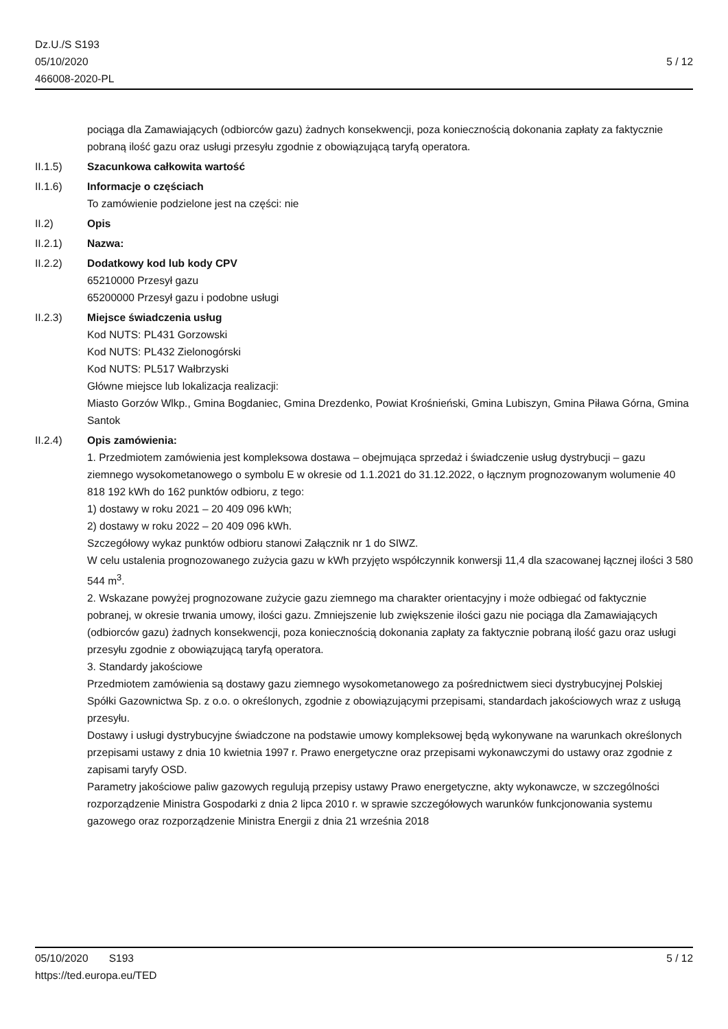Dz.U./S S193
05/10/2020
466008-2020-PL
5 / 12
pociąga dla Zamawiających (odbiorców gazu) żadnych konsekwencji, poza koniecznością dokonania zapłaty za faktycznie pobraną ilość gazu oraz usługi przesyłu zgodnie z obowiązującą taryfą operatora.
II.1.5) Szacunkowa całkowita wartość
II.1.6) Informacje o częściach
To zamówienie podzielone jest na części: nie
II.2) Opis
II.2.1) Nazwa:
II.2.2) Dodatkowy kod lub kody CPV
65210000 Przesył gazu
65200000 Przesył gazu i podobne usługi
II.2.3) Miejsce świadczenia usług
Kod NUTS: PL431 Gorzowski
Kod NUTS: PL432 Zielonogórski
Kod NUTS: PL517 Wałbrzyski
Główne miejsce lub lokalizacja realizacji:
Miasto Gorzów Wlkp., Gmina Bogdaniec, Gmina Drezdenko, Powiat Krośnieński, Gmina Lubiszyn, Gmina Piława Górna, Gmina Santok
II.2.4) Opis zamówienia:
1. Przedmiotem zamówienia jest kompleksowa dostawa – obejmująca sprzedaż i świadczenie usług dystrybucji – gazu ziemnego wysokometanowego o symbolu E w okresie od 1.1.2021 do 31.12.2022, o łącznym prognozowanym wolumenie 40 818 192 kWh do 162 punktów odbioru, z tego:
1) dostawy w roku 2021 – 20 409 096 kWh;
2) dostawy w roku 2022 – 20 409 096 kWh.
Szczegółowy wykaz punktów odbioru stanowi Załącznik nr 1 do SIWZ.
W celu ustalenia prognozowanego zużycia gazu w kWh przyjęto współczynnik konwersji 11,4 dla szacowanej łącznej ilości 3 580 544 m<sup>3</sup>.
2. Wskazane powyżej prognozowane zużycie gazu ziemnego ma charakter orientacyjny i może odbiegać od faktycznie pobranej, w okresie trwania umowy, ilości gazu. Zmniejszenie lub zwiększenie ilości gazu nie pociąga dla Zamawiających (odbiorców gazu) żadnych konsekwencji, poza koniecznością dokonania zapłaty za faktycznie pobraną ilość gazu oraz usługi przesyłu zgodnie z obowiązującą taryfą operatora.
3. Standardy jakościowe
Przedmiotem zamówienia są dostawy gazu ziemnego wysokometanowego za pośrednictwem sieci dystrybucyjnej Polskiej Spółki Gazownictwa Sp. z o.o. o określonych, zgodnie z obowiązującymi przepisami, standardach jakościowych wraz z usługą przesyłu.
Dostawy i usługi dystrybucyjne świadczone na podstawie umowy kompleksowej będą wykonywane na warunkach określonych przepisami ustawy z dnia 10 kwietnia 1997 r. Prawo energetyczne oraz przepisami wykonawczymi do ustawy oraz zgodnie z zapisami taryfy OSD.
Parametry jakościowe paliw gazowych regulują przepisy ustawy Prawo energetyczne, akty wykonawcze, w szczególności rozporządzenie Ministra Gospodarki z dnia 2 lipca 2010 r. w sprawie szczegółowych warunków funkcjonowania systemu gazowego oraz rozporządzenie Ministra Energii z dnia 21 września 2018
05/10/2020 S193
https://ted.europa.eu/TED
5 / 12